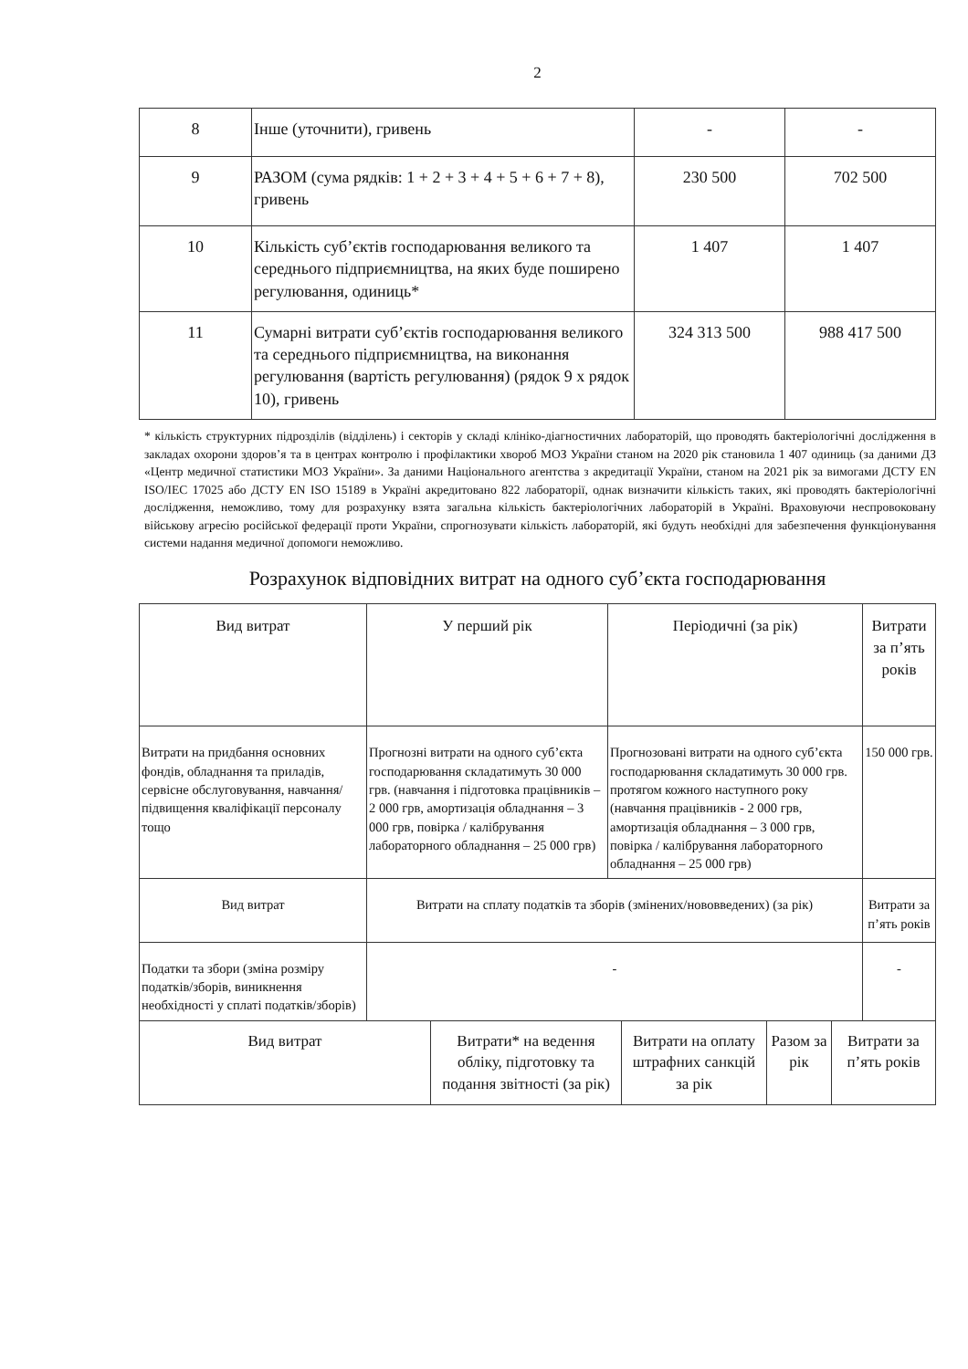2
| 8 | Інше (уточнити), гривень | - | - |
| 9 | РАЗОМ (сума рядків: 1 + 2 + 3 + 4 + 5 + 6 + 7 + 8), гривень | 230 500 | 702 500 |
| 10 | Кількість суб’єктів господарювання великого та середнього підприємництва, на яких буде поширено регулювання, одиниць* | 1 407 | 1 407 |
| 11 | Сумарні витрати суб’єктів господарювання великого та середнього підприємництва, на виконання регулювання (вартість регулювання) (рядок 9 х рядок 10), гривень | 324 313 500 | 988 417 500 |
* кількість структурних підрозділів (відділень) і секторів у складі клініко-діагностичних лабораторій, що проводять бактеріологічні дослідження в закладах охорони здоров’я та в центрах контролю і профілактики хвороб МОЗ України станом на 2020 рік становила 1 407 одиниць (за даними ДЗ «Центр медичної статистики МОЗ України». За даними Національного агентства з акредитації України, станом на 2021 рік за вимогами ДСТУ EN ISO/IEC 17025 або ДСТУ EN ISO 15189 в Україні акредитовано 822 лабораторії, однак визначити кількість таких, які проводять бактеріологічні дослідження, неможливо, тому для розрахунку взята загальна кількість бактеріологічних лабораторій в Україні. Враховуючи неспровоковану військову агресію російської федерації проти України, спрогнозувати кількість лабораторій, які будуть необхідні для забезпечення функціонування системи надання медичної допомоги неможливо.
Розрахунок відповідних витрат на одного суб’єкта господарювання
| Вид витрат | У перший рік | Періодичні (за рік) | Витрати за п’ять років |
| --- | --- | --- | --- |
| Витрати на придбання основних фондів, обладнання та приладів, сервісне обслуговування, навчання/підвищення кваліфікації персоналу тощо | Прогнозні витрати на одного суб’єкта господарювання складатимуть 30 000 грв. (навчання і підготовка працівників – 2 000 грв, амортизація обладнання – 3 000 грв, повірка / калібрування лабораторного обладнання – 25 000 грв) | Прогнозовані витрати на одного суб’єкта господарювання складатимуть 30 000 грв. протягом кожного наступного року (навчання працівників - 2 000 грв, амортизація обладнання – 3 000 грв, повірка / калібрування лабораторного обладнання – 25 000 грв) | 150 000 грв. |
| Вид витрат | Витрати на сплату податків та зборів (змінених/нововведених) (за рік) | | Витрати за п’ять років |
| Податки та збори (зміна розміру податків/зборів, виникнення необхідності у сплаті податків/зборів) | - | | - |
| Вид витрат | Витрати* на ведення обліку, підготовку та подання звітності (за рік) | Витрати на оплату штрафних санкцій за рік | Разом за рік | Витрати за п’ять років |
| --- | --- | --- | --- | --- |